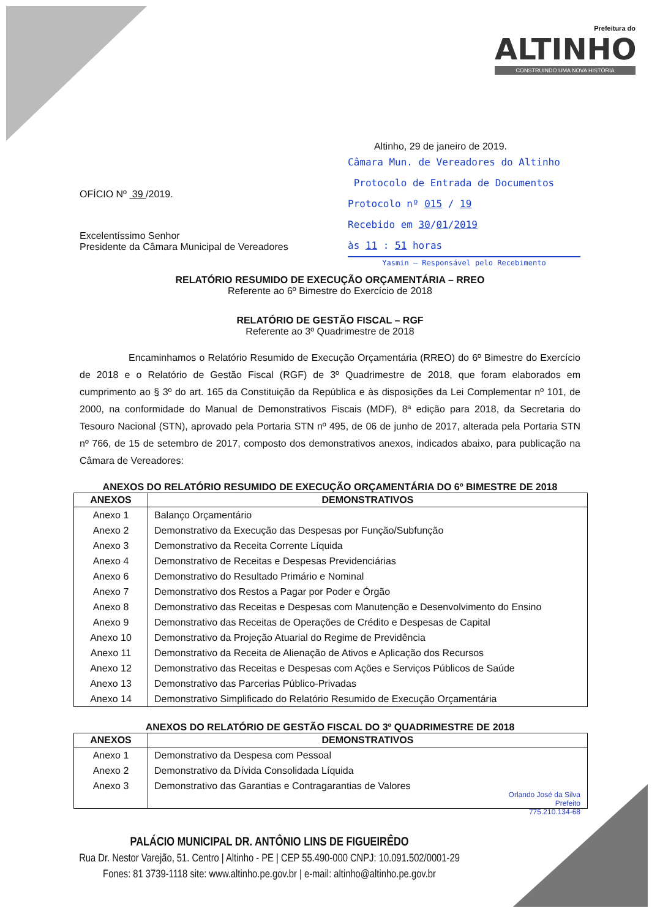Prefeitura do
ALTINHO
CONSTRUINDO UMA NOVA HISTÓRIA
Altinho, 29 de janeiro de 2019.
OFÍCIO Nº 39 /2019.
Excelentíssimo Senhor
Presidente da Câmara Municipal de Vereadores
Câmara Mun. de Vereadores do Altinho
Protocolo de Entrada de Documentos
Protocolo nº 015 / 19
Recebido em 30/01/2019
às 11 : 51 horas
Yasmin — Responsável pelo Recebimento
RELATÓRIO RESUMIDO DE EXECUÇÃO ORÇAMENTÁRIA – RREO
Referente ao 6º Bimestre do Exercício de 2018
RELATÓRIO DE GESTÃO FISCAL – RGF
Referente ao 3º Quadrimestre de 2018
Encaminhamos o Relatório Resumido de Execução Orçamentária (RREO) do 6º Bimestre do Exercício de 2018 e o Relatório de Gestão Fiscal (RGF) de 3º Quadrimestre de 2018, que foram elaborados em cumprimento ao § 3º do art. 165 da Constituição da República e às disposições da Lei Complementar nº 101, de 2000, na conformidade do Manual de Demonstrativos Fiscais (MDF), 8ª edição para 2018, da Secretaria do Tesouro Nacional (STN), aprovado pela Portaria STN nº 495, de 06 de junho de 2017, alterada pela Portaria STN nº 766, de 15 de setembro de 2017, composto dos demonstrativos anexos, indicados abaixo, para publicação na Câmara de Vereadores:
ANEXOS DO RELATÓRIO RESUMIDO DE EXECUÇÃO ORÇAMENTÁRIA DO 6º BIMESTRE DE 2018
| ANEXOS | DEMONSTRATIVOS |
| --- | --- |
| Anexo 1 | Balanço Orçamentário |
| Anexo 2 | Demonstrativo da Execução das Despesas por Função/Subfunção |
| Anexo 3 | Demonstrativo da Receita Corrente Líquida |
| Anexo 4 | Demonstrativo de Receitas e Despesas Previdenciárias |
| Anexo 6 | Demonstrativo do Resultado Primário e Nominal |
| Anexo 7 | Demonstrativo dos Restos a Pagar por Poder e Órgão |
| Anexo 8 | Demonstrativo das Receitas e Despesas com Manutenção e Desenvolvimento do Ensino |
| Anexo 9 | Demonstrativo das Receitas de Operações de Crédito e Despesas de Capital |
| Anexo 10 | Demonstrativo da Projeção Atuarial do Regime de Previdência |
| Anexo 11 | Demonstrativo da Receita de Alienação de Ativos e Aplicação dos Recursos |
| Anexo 12 | Demonstrativo das Receitas e Despesas com Ações e Serviços Públicos de Saúde |
| Anexo 13 | Demonstrativo das Parcerias Público-Privadas |
| Anexo 14 | Demonstrativo Simplificado do Relatório Resumido de Execução Orçamentária |
ANEXOS DO RELATÓRIO DE GESTÃO FISCAL DO 3º QUADRIMESTRE DE 2018
| ANEXOS | DEMONSTRATIVOS |
| --- | --- |
| Anexo 1 | Demonstrativo da Despesa com Pessoal |
| Anexo 2 | Demonstrativo da Dívida Consolidada Líquida |
| Anexo 3 | Demonstrativo das Garantias e Contragarantias de Valores |
Orlando José da Silva
Prefeito
775.210.134-68
PALÁCIO MUNICIPAL DR. ANTÔNIO LINS DE FIGUEIRÊDO
Rua Dr. Nestor Varejão, 51. Centro | Altinho - PE | CEP 55.490-000 CNPJ: 10.091.502/0001-29
Fones: 81 3739-1118 site: www.altinho.pe.gov.br | e-mail: altinho@altinho.pe.gov.br